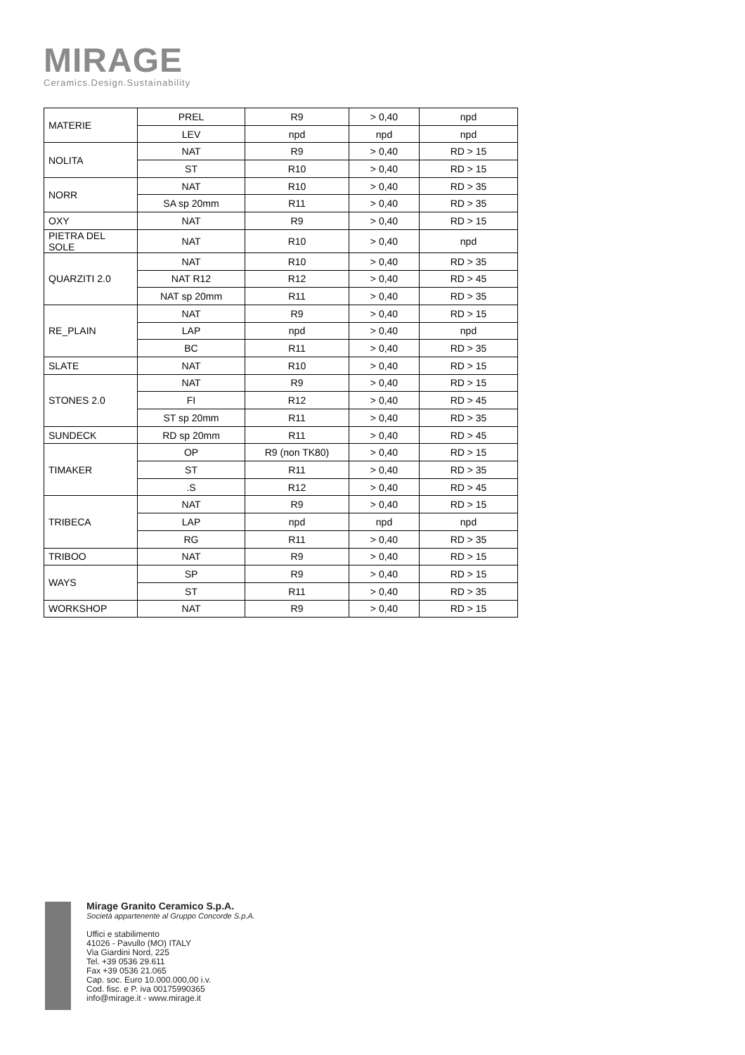MIRAGE
Ceramics.Design.Sustainability
| MATERIE | PREL | R9 | > 0,40 | npd |
| | LEV | npd | npd | npd |
| NOLITA | NAT | R9 | > 0,40 | RD > 15 |
| | ST | R10 | > 0,40 | RD > 15 |
| NORR | NAT | R10 | > 0,40 | RD > 35 |
| | SA sp 20mm | R11 | > 0,40 | RD > 35 |
| OXY | NAT | R9 | > 0,40 | RD > 15 |
| PIETRA DEL SOLE | NAT | R10 | > 0,40 | npd |
| QUARZITI 2.0 | NAT | R10 | > 0,40 | RD > 35 |
| | NAT R12 | R12 | > 0,40 | RD > 45 |
| | NAT sp 20mm | R11 | > 0,40 | RD > 35 |
| RE_PLAIN | NAT | R9 | > 0,40 | RD > 15 |
| | LAP | npd | > 0,40 | npd |
| | BC | R11 | > 0,40 | RD > 35 |
| SLATE | NAT | R10 | > 0,40 | RD > 15 |
| STONES 2.0 | NAT | R9 | > 0,40 | RD > 15 |
| | FI | R12 | > 0,40 | RD > 45 |
| | ST sp 20mm | R11 | > 0,40 | RD > 35 |
| SUNDECK | RD sp 20mm | R11 | > 0,40 | RD > 45 |
| TIMAKER | OP | R9 (non TK80) | > 0,40 | RD > 15 |
| | ST | R11 | > 0,40 | RD > 35 |
| | .S | R12 | > 0,40 | RD > 45 |
| TRIBECA | NAT | R9 | > 0,40 | RD > 15 |
| | LAP | npd | npd | npd |
| | RG | R11 | > 0,40 | RD > 35 |
| TRIBOO | NAT | R9 | > 0,40 | RD > 15 |
| WAYS | SP | R9 | > 0,40 | RD > 15 |
| | ST | R11 | > 0,40 | RD > 35 |
| WORKSHOP | NAT | R9 | > 0,40 | RD > 15 |
Mirage Granito Ceramico S.p.A.
Società appartenente al Gruppo Concorde S.p.A.
Uffici e stabilimento
41026 - Pavullo (MO) ITALY
Via Giardini Nord, 225
Tel. +39 0536 29.611
Fax +39 0536 21.065
Cap. soc. Euro 10.000.000,00 i.v.
Cod. fisc. e P. iva 00175990365
info@mirage.it - www.mirage.it